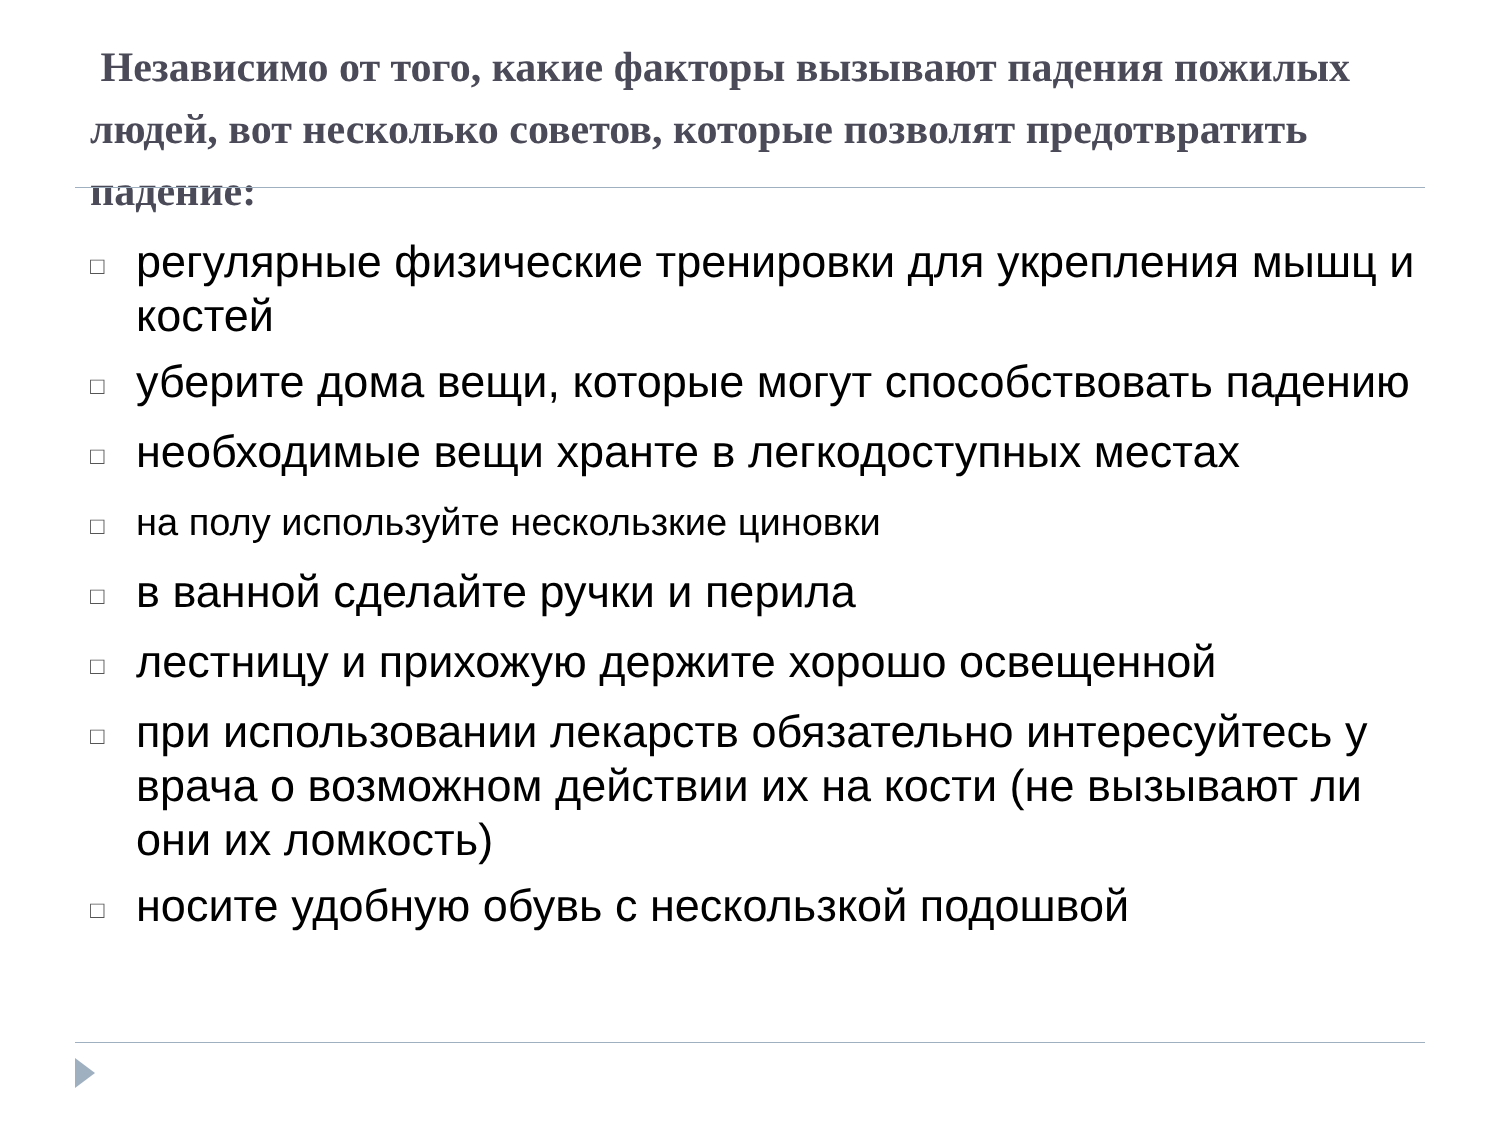Независимо от того, какие факторы вызывают падения пожилых людей, вот несколько советов, которые позволят предотвратить падение:
□ регулярные физические тренировки для укрепления мышц и костей
□ уберите дома вещи, которые могут способствовать падению
□ необходимые вещи хранте в легкодоступных местах
□ на полу используйте нескользкие циновки
□ в ванной сделайте ручки и перила
□ лестницу и прихожую держите хорошо освещенной
□ при использовании лекарств обязательно интересуйтесь у врача о возможном действии их на кости (не вызывают ли они их ломкость)
□ носите удобную обувь с нескользкой подошвой